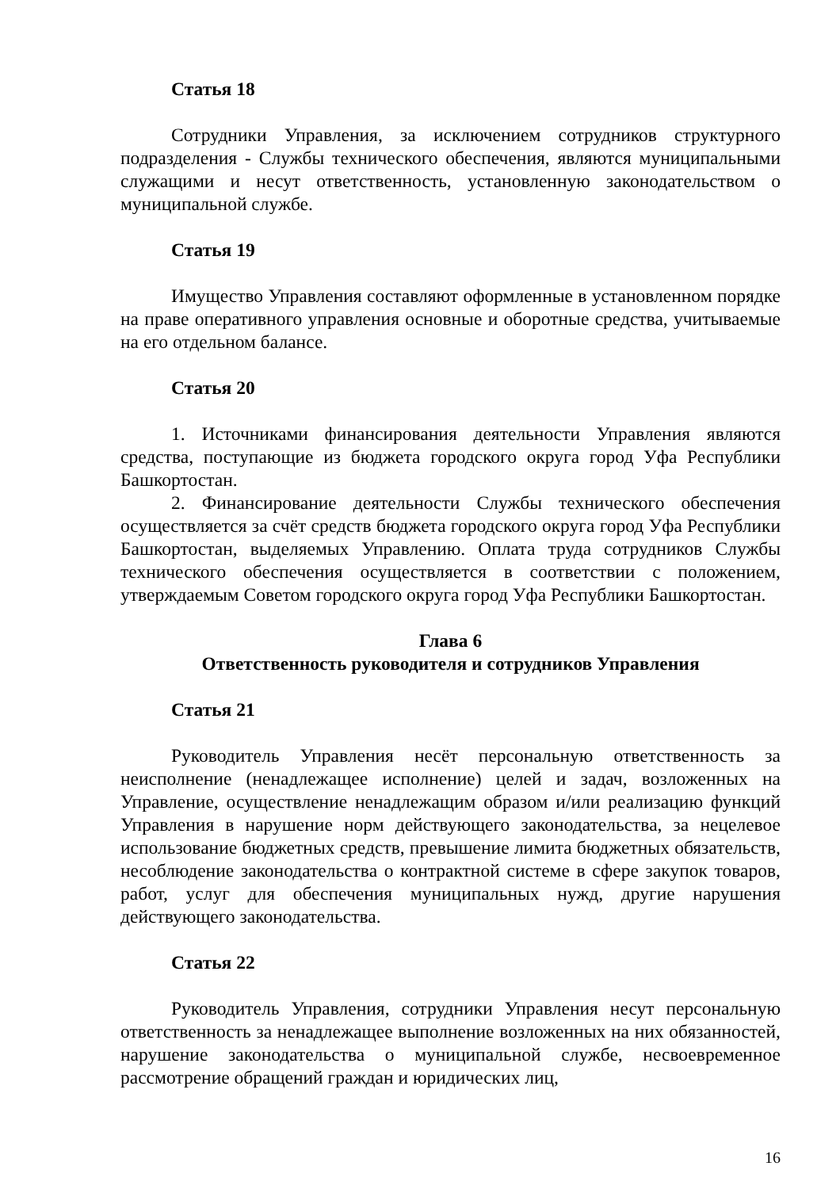Статья 18
Сотрудники Управления, за исключением сотрудников структурного подразделения - Службы технического обеспечения, являются муниципальными служащими и несут ответственность, установленную законодательством о муниципальной службе.
Статья 19
Имущество Управления составляют оформленные в установленном порядке на праве оперативного управления основные и оборотные средства, учитываемые на его отдельном балансе.
Статья 20
1. Источниками финансирования деятельности Управления являются средства, поступающие из бюджета городского округа город Уфа Республики Башкортостан.
2. Финансирование деятельности Службы технического обеспечения осуществляется за счёт средств бюджета городского округа город Уфа Республики Башкортостан, выделяемых Управлению. Оплата труда сотрудников Службы технического обеспечения осуществляется в соответствии с положением, утверждаемым Советом городского округа город Уфа Республики Башкортостан.
Глава 6
Ответственность руководителя и сотрудников Управления
Статья 21
Руководитель Управления несёт персональную ответственность за неисполнение (ненадлежащее исполнение) целей и задач, возложенных на Управление, осуществление ненадлежащим образом и/или реализацию функций Управления в нарушение норм действующего законодательства, за нецелевое использование бюджетных средств, превышение лимита бюджетных обязательств, несоблюдение законодательства о контрактной системе в сфере закупок товаров, работ, услуг для обеспечения муниципальных нужд, другие нарушения действующего законодательства.
Статья 22
Руководитель Управления, сотрудники Управления несут персональную ответственность за ненадлежащее выполнение возложенных на них обязанностей, нарушение законодательства о муниципальной службе, несвоевременное рассмотрение обращений граждан и юридических лиц,
16